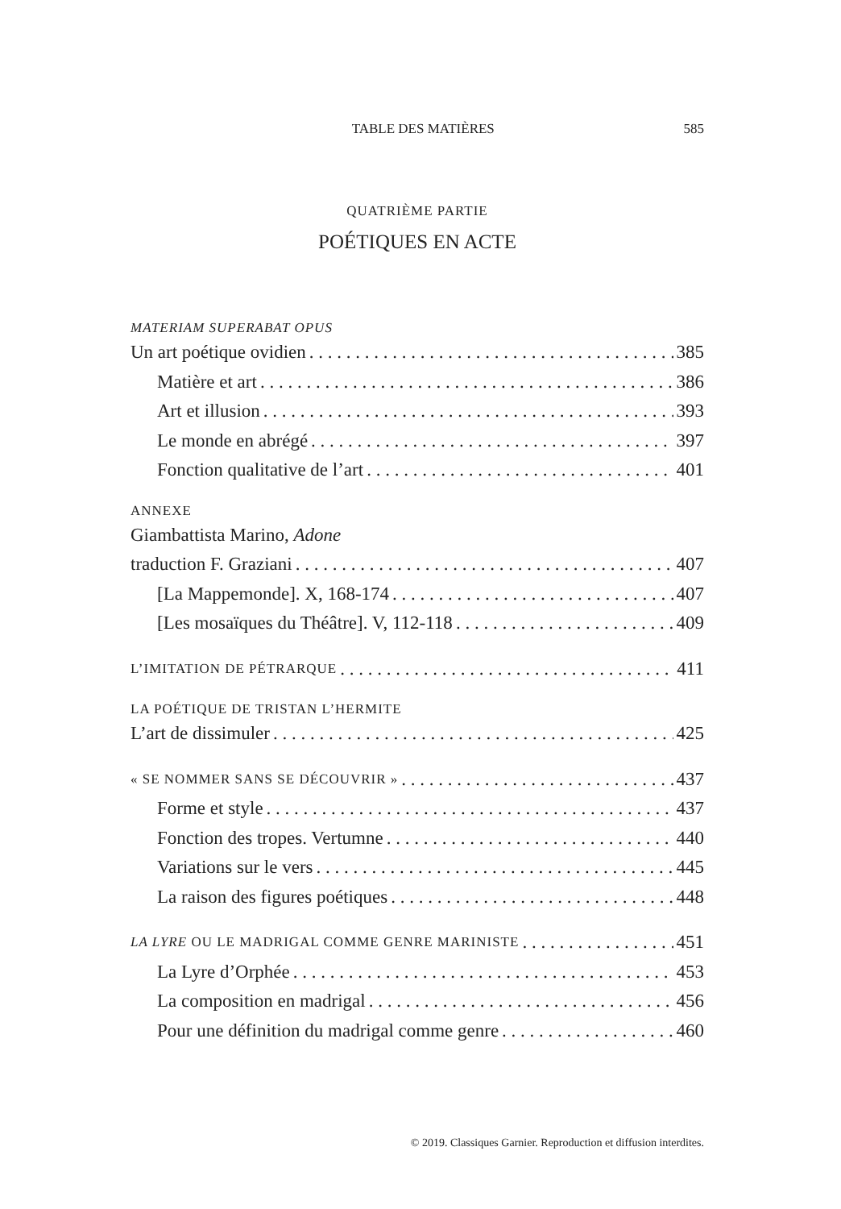TABLE DES MATIÈRES 585
QUATRIÈME PARTIE
POÉTIQUES EN ACTE
MATERIAM SUPERABAT OPUS
Un art poétique ovidien 385
Matière et art 386
Art et illusion 393
Le monde en abrégé 397
Fonction qualitative de l’art 401
ANNEXE
Giambattista Marino, Adone
traduction F. Graziani 407
[La Mappemonde]. X, 168-174 407
[Les mosaïques du Théâtre]. V, 112-118 409
L’IMITATION DE PÉTRARQUE 411
LA POÉTIQUE DE TRISTAN L’HERMITE
L’art de dissimuler 425
« SE NOMMER SANS SE DÉCOUVRIR » 437
Forme et style 437
Fonction des tropes. Vertumne 440
Variations sur le vers 445
La raison des figures poétiques 448
LA LYRE OU LE MADRIGAL COMME GENRE MARINISTE 451
La Lyre d’Orphée 453
La composition en madrigal 456
Pour une définition du madrigal comme genre 460
© 2019. Classiques Garnier. Reproduction et diffusion interdites.